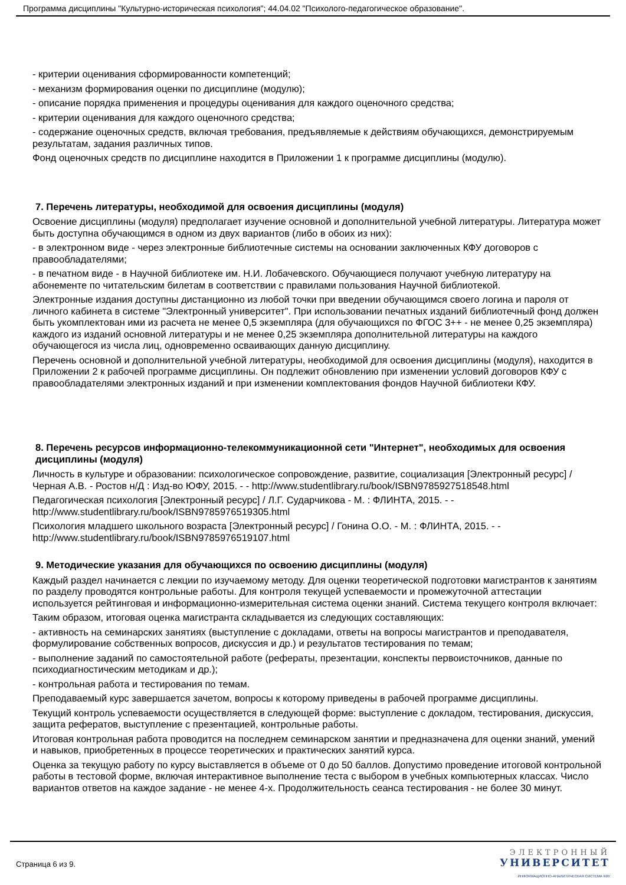Программа дисциплины "Культурно-историческая психология"; 44.04.02 "Психолого-педагогическое образование".
- критерии оценивания сформированности компетенций;
- механизм формирования оценки по дисциплине (модулю);
- описание порядка применения и процедуры оценивания для каждого оценочного средства;
- критерии оценивания для каждого оценочного средства;
- содержание оценочных средств, включая требования, предъявляемые к действиям обучающихся, демонстрируемым результатам, задания различных типов.
Фонд оценочных средств по дисциплине находится в Приложении 1 к программе дисциплины (модулю).
7. Перечень литературы, необходимой для освоения дисциплины (модуля)
Освоение дисциплины (модуля) предполагает изучение основной и дополнительной учебной литературы. Литература может быть доступна обучающимся в одном из двух вариантов (либо в обоих из них):
- в электронном виде - через электронные библиотечные системы на основании заключенных КФУ договоров с правообладателями;
- в печатном виде - в Научной библиотеке им. Н.И. Лобачевского. Обучающиеся получают учебную литературу на абонементе по читательским билетам в соответствии с правилами пользования Научной библиотекой.
Электронные издания доступны дистанционно из любой точки при введении обучающимся своего логина и пароля от личного кабинета в системе "Электронный университет". При использовании печатных изданий библиотечный фонд должен быть укомплектован ими из расчета не менее 0,5 экземпляра (для обучающихся по ФГОС 3++ - не менее 0,25 экземпляра) каждого из изданий основной литературы и не менее 0,25 экземпляра дополнительной литературы на каждого обучающегося из числа лиц, одновременно осваивающих данную дисциплину.
Перечень основной и дополнительной учебной литературы, необходимой для освоения дисциплины (модуля), находится в Приложении 2 к рабочей программе дисциплины. Он подлежит обновлению при изменении условий договоров КФУ с правообладателями электронных изданий и при изменении комплектования фондов Научной библиотеки КФУ.
8. Перечень ресурсов информационно-телекоммуникационной сети "Интернет", необходимых для освоения дисциплины (модуля)
Личность в культуре и образовании: психологическое сопровождение, развитие, социализация [Электронный ресурс] / Черная А.В. - Ростов н/Д : Изд-во ЮФУ, 2015. - - http://www.studentlibrary.ru/book/ISBN9785927518548.html
Педагогическая психология [Электронный ресурс] / Л.Г. Сударчикова - М. : ФЛИНТА, 2015. - - http://www.studentlibrary.ru/book/ISBN9785976519305.html
Психология младшего школьного возраста [Электронный ресурс] / Гонина О.О. - М. : ФЛИНТА, 2015. - - http://www.studentlibrary.ru/book/ISBN9785976519107.html
9. Методические указания для обучающихся по освоению дисциплины (модуля)
Каждый раздел начинается с лекции по изучаемому методу. Для оценки теоретической подготовки магистрантов к занятиям по разделу проводятся контрольные работы. Для контроля текущей успеваемости и промежуточной аттестации используется рейтинговая и информационно-измерительная система оценки знаний. Система текущего контроля включает:
Таким образом, итоговая оценка магистранта складывается из следующих составляющих:
- активность на семинарских занятиях (выступление с докладами, ответы на вопросы магистрантов и преподавателя, формулирование собственных вопросов, дискуссия и др.) и результатов тестирования по темам;
- выполнение заданий по самостоятельной работе (рефераты, презентации, конспекты первоисточников, данные по психодиагностическим методикам и др.);
- контрольная работа и тестирования по темам.
Преподаваемый курс завершается зачетом, вопросы к которому приведены в рабочей программе дисциплины.
Текущий контроль успеваемости осуществляется в следующей форме: выступление с докладом, тестирования, дискуссия, защита рефератов, выступление с презентацией, контрольные работы.
Итоговая контрольная работа проводится на последнем семинарском занятии и предназначена для оценки знаний, умений и навыков, приобретенных в процессе теоретических и практических занятий курса.
Оценка за текущую работу по курсу выставляется в объеме от 0 до 50 баллов. Допустимо проведение итоговой контрольной работы в тестовой форме, включая интерактивное выполнение теста с выбором в учебных компьютерных классах. Число вариантов ответов на каждое задание - не менее 4-х. Продолжительность сеанса тестирования - не более 30 минут.
Страница 6 из 9.
ЭЛЕКТРОННЫЙ
УНИВЕРСИТЕТ
ИНФОРМАЦИОННО-АНАЛИТИЧЕСКАЯ СИСТЕМА КФУ